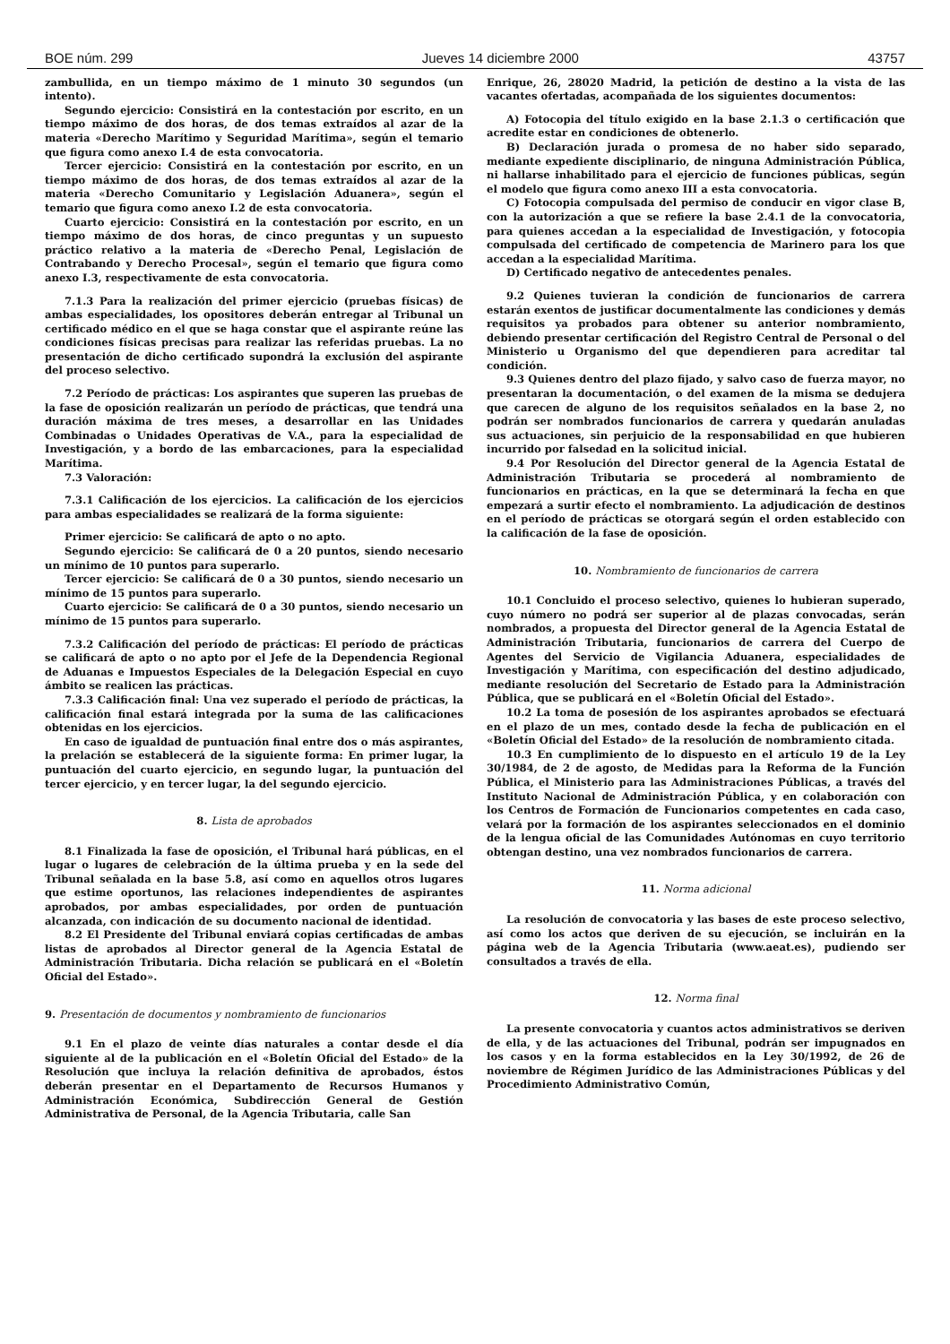BOE núm. 299 Jueves 14 diciembre 2000 43757
zambullida, en un tiempo máximo de 1 minuto 30 segundos (un intento).
Segundo ejercicio: Consistirá en la contestación por escrito, en un tiempo máximo de dos horas, de dos temas extraídos al azar de la materia «Derecho Marítimo y Seguridad Marítima», según el temario que figura como anexo I.4 de esta convocatoria.
Tercer ejercicio: Consistirá en la contestación por escrito, en un tiempo máximo de dos horas, de dos temas extraídos al azar de la materia «Derecho Comunitario y Legislación Aduanera», según el temario que figura como anexo I.2 de esta convocatoria.
Cuarto ejercicio: Consistirá en la contestación por escrito, en un tiempo máximo de dos horas, de cinco preguntas y un supuesto práctico relativo a la materia de «Derecho Penal, Legislación de Contrabando y Derecho Procesal», según el temario que figura como anexo I.3, respectivamente de esta convocatoria.
7.1.3 Para la realización del primer ejercicio (pruebas físicas) de ambas especialidades, los opositores deberán entregar al Tribunal un certificado médico en el que se haga constar que el aspirante reúne las condiciones físicas precisas para realizar las referidas pruebas. La no presentación de dicho certificado supondrá la exclusión del aspirante del proceso selectivo.
7.2 Período de prácticas: Los aspirantes que superen las pruebas de la fase de oposición realizarán un período de prácticas, que tendrá una duración máxima de tres meses, a desarrollar en las Unidades Combinadas o Unidades Operativas de V.A., para la especialidad de Investigación, y a bordo de las embarcaciones, para la especialidad Marítima.
7.3 Valoración:
7.3.1 Calificación de los ejercicios. La calificación de los ejercicios para ambas especialidades se realizará de la forma siguiente:
Primer ejercicio: Se calificará de apto o no apto.
Segundo ejercicio: Se calificará de 0 a 20 puntos, siendo necesario un mínimo de 10 puntos para superarlo.
Tercer ejercicio: Se calificará de 0 a 30 puntos, siendo necesario un mínimo de 15 puntos para superarlo.
Cuarto ejercicio: Se calificará de 0 a 30 puntos, siendo necesario un mínimo de 15 puntos para superarlo.
7.3.2 Calificación del período de prácticas: El período de prácticas se calificará de apto o no apto por el Jefe de la Dependencia Regional de Aduanas e Impuestos Especiales de la Delegación Especial en cuyo ámbito se realicen las prácticas.
7.3.3 Calificación final: Una vez superado el período de prácticas, la calificación final estará integrada por la suma de las calificaciones obtenidas en los ejercicios.
En caso de igualdad de puntuación final entre dos o más aspirantes, la prelación se establecerá de la siguiente forma: En primer lugar, la puntuación del cuarto ejercicio, en segundo lugar, la puntuación del tercer ejercicio, y en tercer lugar, la del segundo ejercicio.
8. Lista de aprobados
8.1 Finalizada la fase de oposición, el Tribunal hará públicas, en el lugar o lugares de celebración de la última prueba y en la sede del Tribunal señalada en la base 5.8, así como en aquellos otros lugares que estime oportunos, las relaciones independientes de aspirantes aprobados, por ambas especialidades, por orden de puntuación alcanzada, con indicación de su documento nacional de identidad.
8.2 El Presidente del Tribunal enviará copias certificadas de ambas listas de aprobados al Director general de la Agencia Estatal de Administración Tributaria. Dicha relación se publicará en el «Boletín Oficial del Estado».
9. Presentación de documentos y nombramiento de funcionarios
9.1 En el plazo de veinte días naturales a contar desde el día siguiente al de la publicación en el «Boletín Oficial del Estado» de la Resolución que incluya la relación definitiva de aprobados, éstos deberán presentar en el Departamento de Recursos Humanos y Administración Económica, Subdirección General de Gestión Administrativa de Personal, de la Agencia Tributaria, calle San
Enrique, 26, 28020 Madrid, la petición de destino a la vista de las vacantes ofertadas, acompañada de los siguientes documentos:
A) Fotocopia del título exigido en la base 2.1.3 o certificación que acredite estar en condiciones de obtenerlo.
B) Declaración jurada o promesa de no haber sido separado, mediante expediente disciplinario, de ninguna Administración Pública, ni hallarse inhabilitado para el ejercicio de funciones públicas, según el modelo que figura como anexo III a esta convocatoria.
C) Fotocopia compulsada del permiso de conducir en vigor clase B, con la autorización a que se refiere la base 2.4.1 de la convocatoria, para quienes accedan a la especialidad de Investigación, y fotocopia compulsada del certificado de competencia de Marinero para los que accedan a la especialidad Marítima.
D) Certificado negativo de antecedentes penales.
9.2 Quienes tuvieran la condición de funcionarios de carrera estarán exentos de justificar documentalmente las condiciones y demás requisitos ya probados para obtener su anterior nombramiento, debiendo presentar certificación del Registro Central de Personal o del Ministerio u Organismo del que dependieren para acreditar tal condición.
9.3 Quienes dentro del plazo fijado, y salvo caso de fuerza mayor, no presentaran la documentación, o del examen de la misma se dedujera que carecen de alguno de los requisitos señalados en la base 2, no podrán ser nombrados funcionarios de carrera y quedarán anuladas sus actuaciones, sin perjuicio de la responsabilidad en que hubieren incurrido por falsedad en la solicitud inicial.
9.4 Por Resolución del Director general de la Agencia Estatal de Administración Tributaria se procederá al nombramiento de funcionarios en prácticas, en la que se determinará la fecha en que empezará a surtir efecto el nombramiento. La adjudicación de destinos en el período de prácticas se otorgará según el orden establecido con la calificación de la fase de oposición.
10. Nombramiento de funcionarios de carrera
10.1 Concluido el proceso selectivo, quienes lo hubieran superado, cuyo número no podrá ser superior al de plazas convocadas, serán nombrados, a propuesta del Director general de la Agencia Estatal de Administración Tributaria, funcionarios de carrera del Cuerpo de Agentes del Servicio de Vigilancia Aduanera, especialidades de Investigación y Marítima, con especificación del destino adjudicado, mediante resolución del Secretario de Estado para la Administración Pública, que se publicará en el «Boletín Oficial del Estado».
10.2 La toma de posesión de los aspirantes aprobados se efectuará en el plazo de un mes, contado desde la fecha de publicación en el «Boletín Oficial del Estado» de la resolución de nombramiento citada.
10.3 En cumplimiento de lo dispuesto en el artículo 19 de la Ley 30/1984, de 2 de agosto, de Medidas para la Reforma de la Función Pública, el Ministerio para las Administraciones Públicas, a través del Instituto Nacional de Administración Pública, y en colaboración con los Centros de Formación de Funcionarios competentes en cada caso, velará por la formación de los aspirantes seleccionados en el dominio de la lengua oficial de las Comunidades Autónomas en cuyo territorio obtengan destino, una vez nombrados funcionarios de carrera.
11. Norma adicional
La resolución de convocatoria y las bases de este proceso selectivo, así como los actos que deriven de su ejecución, se incluirán en la página web de la Agencia Tributaria (www.aeat.es), pudiendo ser consultados a través de ella.
12. Norma final
La presente convocatoria y cuantos actos administrativos se deriven de ella, y de las actuaciones del Tribunal, podrán ser impugnados en los casos y en la forma establecidos en la Ley 30/1992, de 26 de noviembre de Régimen Jurídico de las Administraciones Públicas y del Procedimiento Administrativo Común,